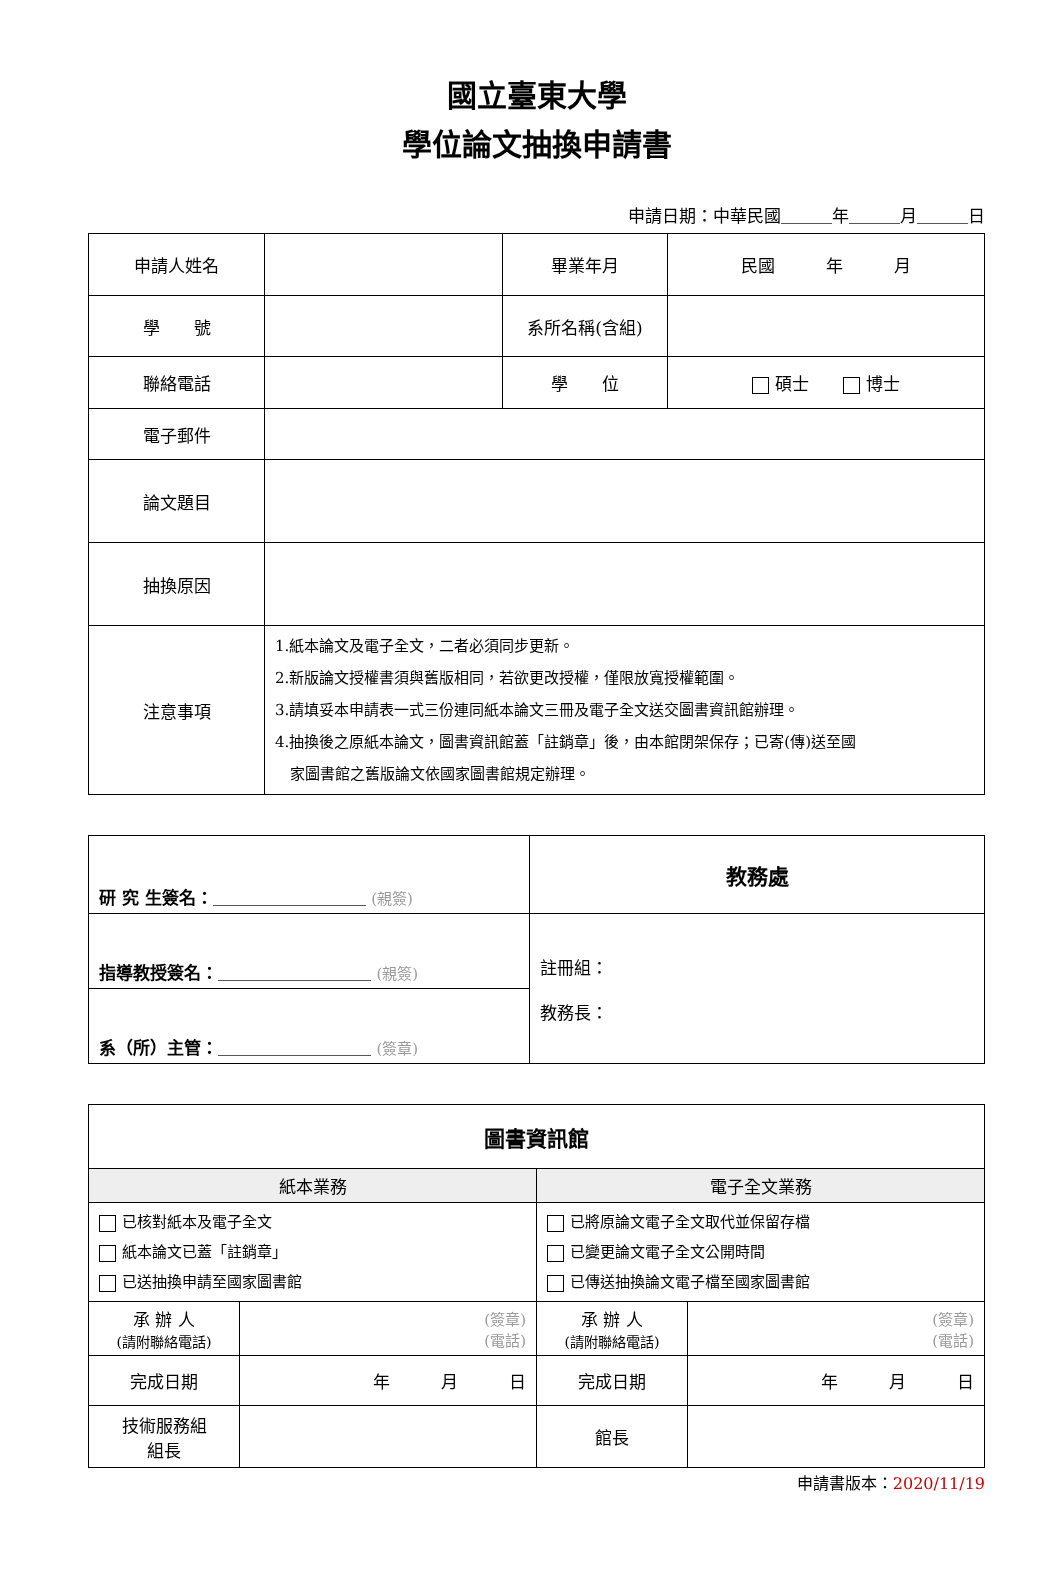國立臺東大學
學位論文抽換申請書
申請日期：中華民國＿＿＿年＿＿＿月＿＿＿日
| 申請人姓名 | | 畢業年月 | 民國 年 月 |
| 學 號 | | 系所名稱(含組) | |
| 聯絡電話 | | 學 位 | 碩士 博士 |
| 電子郵件 | | | |
| 論文題目 | | | |
| 抽換原因 | | | |
| 注意事項 | 1.紙本論文及電子全文，二者必須同步更新。 2.新版論文授權書須與舊版相同，若欲更改授權，僅限放寬授權範圍。 3.請填妥本申請表一式三份連同紙本論文三冊及電子全文送交圖書資訊館辦理。 4.抽換後之原紙本論文，圖書資訊館蓋「註銷章」後，由本館閉架保存；已寄(傳)送至國 家圖書館之舊版論文依國家圖書館規定辦理。 | | |
| 研 究 生簽名： ＿＿＿＿＿＿＿＿＿ (親簽) | 教務處 |
| 指導教授簽名： ＿＿＿＿＿＿＿＿＿ (親簽) | 註冊組： 教務長： |
| 系（所）主管： ＿＿＿＿＿＿＿＿＿ (簽章) | |
| 圖書資訊館 | | | |
| 紙本業務 | | 電子全文業務 | |
| 已核對紙本及電子全文 紙本論文已蓋「註銷章」 已送抽換申請至國家圖書館 | | 已將原論文電子全文取代並保留存檔 已變更論文電子全文公開時間 已傳送抽換論文電子檔至國家圖書館 | |
| 承 辦 人 (請附聯絡電話) | (簽章) (電話) | 承 辦 人 (請附聯絡電話) | (簽章) (電話) |
| 完成日期 | 年 月 日 | 完成日期 | 年 月 日 |
| 技術服務組 組長 | | 館長 | |
申請書版本：2020/11/19